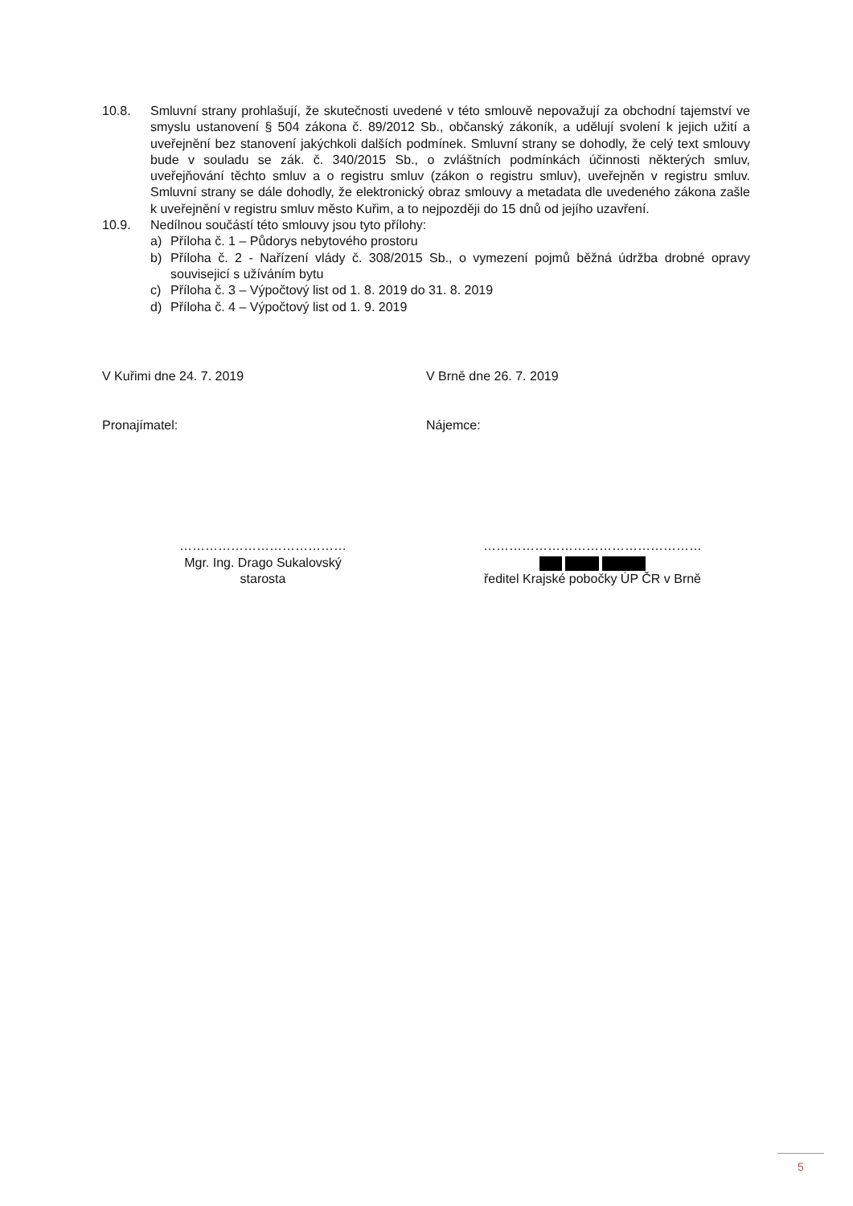10.8. Smluvní strany prohlašují, že skutečnosti uvedené v této smlouvě nepovažují za obchodní tajemství ve smyslu ustanovení § 504 zákona č. 89/2012 Sb., občanský zákoník, a udělují svolení k jejich užití a uveřejnění bez stanovení jakýchkoli dalších podmínek. Smluvní strany se dohodly, že celý text smlouvy bude v souladu se zák. č. 340/2015 Sb., o zvláštních podmínkách účinnosti některých smluv, uveřejňování těchto smluv a o registru smluv (zákon o registru smluv), uveřejněn v registru smluv. Smluvní strany se dále dohodly, že elektronický obraz smlouvy a metadata dle uvedeného zákona zašle k uveřejnění v registru smluv město Kuřim, a to nejpozději do 15 dnů od jejího uzavření.
10.9. Nedílnou součástí této smlouvy jsou tyto přílohy:
a) Příloha č. 1 – Půdorys nebytového prostoru
b) Příloha č. 2 - Nařízení vlády č. 308/2015 Sb., o vymezení pojmů běžná údržba drobné opravy souvisejicí s užíváním bytu
c) Příloha č. 3 – Výpočtový list od 1. 8. 2019 do 31. 8. 2019
d) Příloha č. 4 – Výpočtový list od 1. 9. 2019
V Kuřimi dne 24. 7. 2019 V Brně dne 26. 7. 2019
Pronajímatel: Nájemce:
…………………………………
Mgr. Ing. Drago Sukalovský
starosta
……………………………………………
ředitel Krajské pobočky ÚP ČR v Brně
5